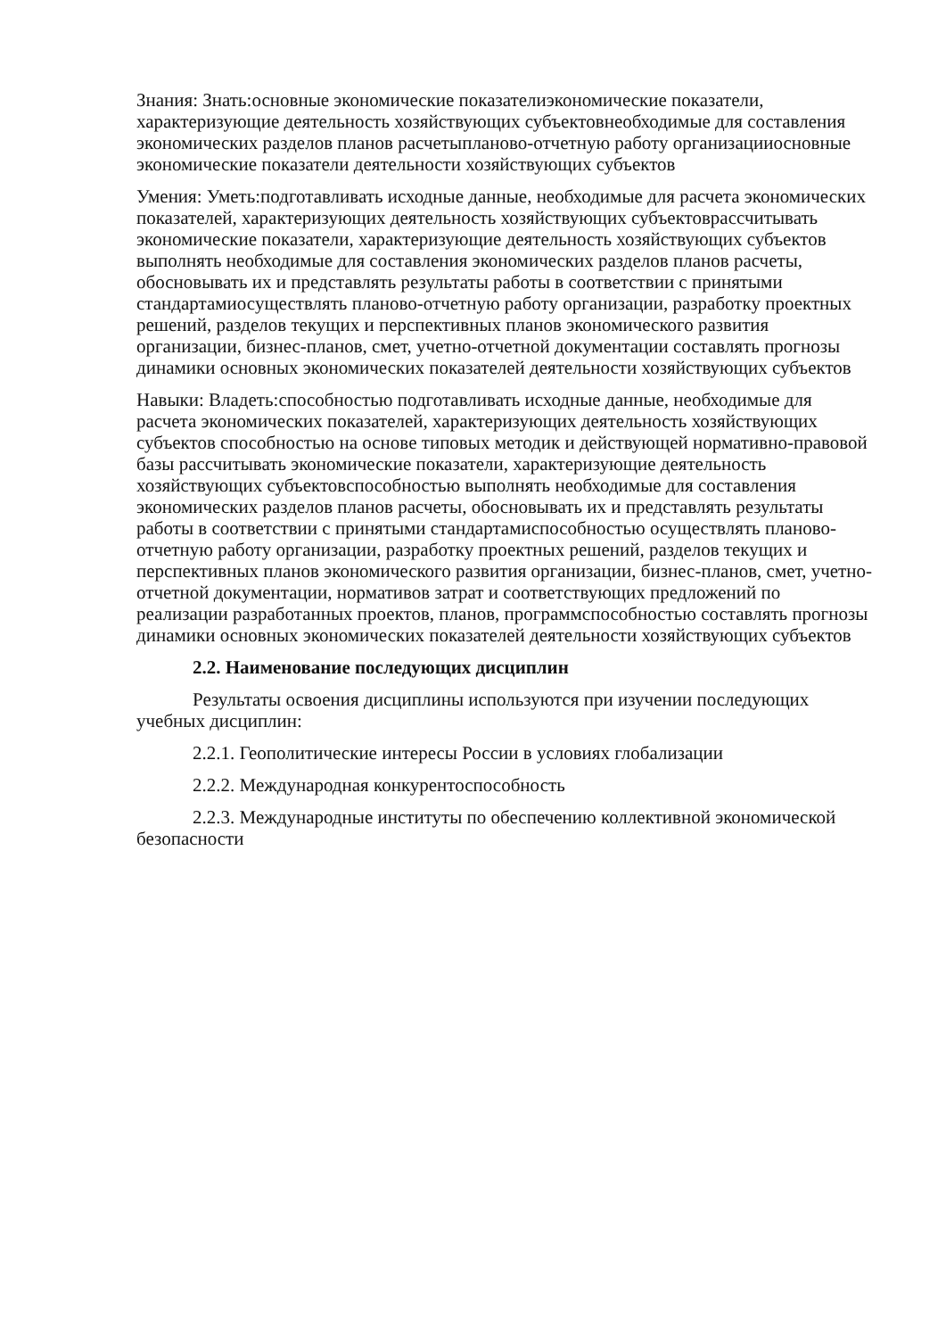Знания: Знать:основные экономические показателиэкономические показатели, характеризующие деятельность хозяйствующих субъектовнеобходимые для составления экономических разделов планов расчетыпланово-отчетную работу организацииосновные экономические показатели деятельности хозяйствующих субъектов
Умения: Уметь:подготавливать исходные данные, необходимые для расчета экономических показателей, характеризующих деятельность хозяйствующих субъектоврассчитывать экономические показатели, характеризующие деятельность хозяйствующих субъектов выполнять необходимые для составления экономических разделов планов расчеты, обосновывать их и представлять результаты работы в соответствии с принятыми стандартамиосуществлять планово-отчетную работу организации, разработку проектных решений, разделов текущих и перспективных планов экономического развития организации, бизнес-планов, смет, учетно-отчетной документации составлять прогнозы динамики основных экономических показателей деятельности хозяйствующих субъектов
Навыки: Владеть:способностью подготавливать исходные данные, необходимые для расчета экономических показателей, характеризующих деятельность хозяйствующих субъектов способностью на основе типовых методик и действующей нормативно-правовой базы рассчитывать экономические показатели, характеризующие деятельность хозяйствующих субъектовспособностью выполнять необходимые для составления экономических разделов планов расчеты, обосновывать их и представлять результаты работы в соответствии с принятыми стандартамиспособностью осуществлять планово-отчетную работу организации, разработку проектных решений, разделов текущих и перспективных планов экономического развития организации, бизнес-планов, смет, учетно-отчетной документации, нормативов затрат и соответствующих предложений по реализации разработанных проектов, планов, программспособностью составлять прогнозы динамики основных экономических показателей деятельности хозяйствующих субъектов
2.2. Наименование последующих дисциплин
Результаты освоения дисциплины используются при изучении последующих учебных дисциплин:
2.2.1. Геополитические интересы России в условиях глобализации
2.2.2. Международная конкурентоспособность
2.2.3. Международные институты по обеспечению коллективной экономической безопасности